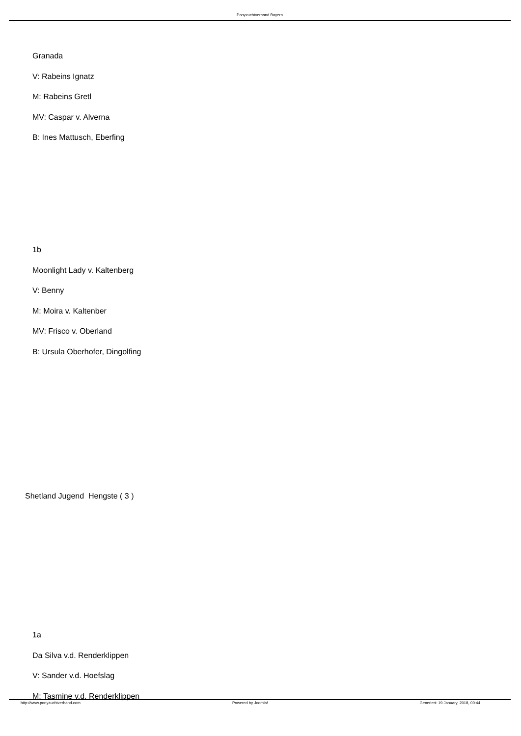Ponyzuchtverband Bayern
Granada
V: Rabeins Ignatz
M: Rabeins Gretl
MV: Caspar v. Alverna
B: Ines Mattusch, Eberfing
1b
Moonlight Lady v. Kaltenberg
V: Benny
M: Moira v. Kaltenber
MV: Frisco v. Oberland
B: Ursula Oberhofer, Dingolfing
Shetland Jugend Hengste ( 3 )
1a
Da Silva v.d. Renderklippen
V: Sander v.d. Hoefslag
M: Tasmine v.d. Renderklippen
http://www.ponyzuchtverband.com Powered by Joomla! Generiert: 19 January, 2018, 00:44